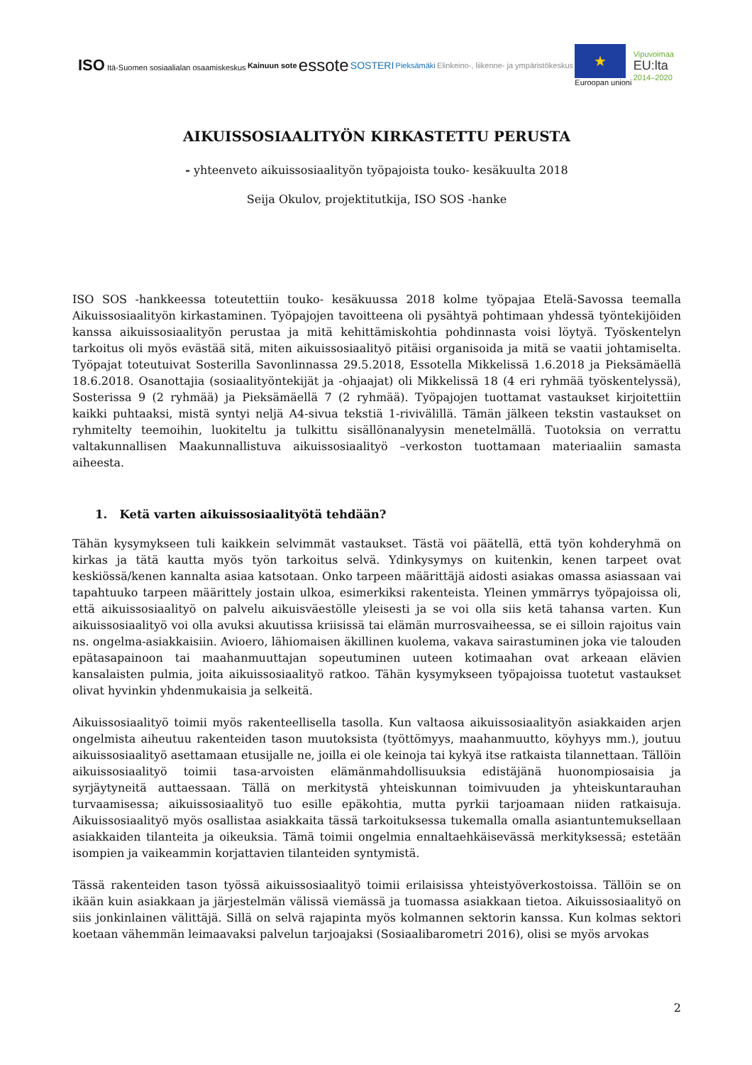ISO Itä-Suomen sosiaalialan osaamiskeskus Kainuun sote essote SOSTERI Pieksämäki Elinkeino-, liikenne- ja ympäristökeskus
★
Euroopan unioni Vipuvoimaa
EU:lta
2014–2020
AIKUISSOSIAALITYÖN KIRKASTETTU PERUSTA
- yhteenveto aikuissosiaalityön työpajoista touko- kesäkuulta 2018
Seija Okulov, projektitutkija, ISO SOS -hanke
ISO SOS -hankkeessa toteutettiin touko- kesäkuussa 2018 kolme työpajaa Etelä-Savossa teemalla Aikuissosiaalityön kirkastaminen. Työpajojen tavoitteena oli pysähtyä pohtimaan yhdessä työntekijöiden kanssa aikuissosiaalityön perustaa ja mitä kehittämiskohtia pohdinnasta voisi löytyä. Työskentelyn tarkoitus oli myös evästää sitä, miten aikuissosiaalityö pitäisi organisoida ja mitä se vaatii johtamiselta. Työpajat toteutuivat Sosterilla Savonlinnassa 29.5.2018, Essotella Mikkelissä 1.6.2018 ja Pieksämäellä 18.6.2018. Osanottajia (sosiaalityöntekijät ja -ohjaajat) oli Mikkelissä 18 (4 eri ryhmää työskentelyssä), Sosterissa 9 (2 ryhmää) ja Pieksämäellä 7 (2 ryhmää). Työpajojen tuottamat vastaukset kirjoitettiin kaikki puhtaaksi, mistä syntyi neljä A4-sivua tekstiä 1-rivivälillä. Tämän jälkeen tekstin vastaukset on ryhmitelty teemoihin, luokiteltu ja tulkittu sisällönanalyysin menetelmällä. Tuotoksia on verrattu valtakunnallisen Maakunnallistuva aikuissosiaalityö –verkoston tuottamaan materiaaliin samasta aiheesta.
1. Ketä varten aikuissosiaalityötä tehdään?
Tähän kysymykseen tuli kaikkein selvimmät vastaukset. Tästä voi päätellä, että työn kohderyhmä on kirkas ja tätä kautta myös työn tarkoitus selvä. Ydinkysymys on kuitenkin, kenen tarpeet ovat keskiössä/kenen kannalta asiaa katsotaan. Onko tarpeen määrittäjä aidosti asiakas omassa asiassaan vai tapahtuuko tarpeen määrittely jostain ulkoa, esimerkiksi rakenteista. Yleinen ymmärrys työpajoissa oli, että aikuissosiaalityö on palvelu aikuisväestölle yleisesti ja se voi olla siis ketä tahansa varten. Kun aikuissosiaalityö voi olla avuksi akuutissa kriisissä tai elämän murrosvaiheessa, se ei silloin rajoitus vain ns. ongelma-asiakkaisiin. Avioero, lähiomaisen äkillinen kuolema, vakava sairastuminen joka vie talouden epätasapainoon tai maahanmuuttajan sopeutuminen uuteen kotimaahan ovat arkeaan elävien kansalaisten pulmia, joita aikuissosiaalityö ratkoo. Tähän kysymykseen työpajoissa tuotetut vastaukset olivat hyvinkin yhdenmukaisia ja selkeitä.
Aikuissosiaalityö toimii myös rakenteellisella tasolla. Kun valtaosa aikuissosiaalityön asiakkaiden arjen ongelmista aiheutuu rakenteiden tason muutoksista (työttömyys, maahanmuutto, köyhyys mm.), joutuu aikuissosiaalityö asettamaan etusijalle ne, joilla ei ole keinoja tai kykyä itse ratkaista tilannettaan. Tällöin aikuissosiaalityö toimii tasa-arvoisten elämänmahdollisuuksia edistäjänä huonompiosaisia ja syrjäytyneitä auttaessaan. Tällä on merkitystä yhteiskunnan toimivuuden ja yhteiskuntarauhan turvaamisessa; aikuissosiaalityö tuo esille epäkohtia, mutta pyrkii tarjoamaan niiden ratkaisuja. Aikuissosiaalityö myös osallistaa asiakkaita tässä tarkoituksessa tukemalla omalla asiantuntemuksellaan asiakkaiden tilanteita ja oikeuksia. Tämä toimii ongelmia ennaltaehkäisevässä merkityksessä; estetään isompien ja vaikeammin korjattavien tilanteiden syntymistä.
Tässä rakenteiden tason työssä aikuissosiaalityö toimii erilaisissa yhteistyöverkostoissa. Tällöin se on ikään kuin asiakkaan ja järjestelmän välissä viemässä ja tuomassa asiakkaan tietoa. Aikuissosiaalityö on siis jonkinlainen välittäjä. Sillä on selvä rajapinta myös kolmannen sektorin kanssa. Kun kolmas sektori koetaan vähemmän leimaavaksi palvelun tarjoajaksi (Sosiaalibarometri 2016), olisi se myös arvokas
2